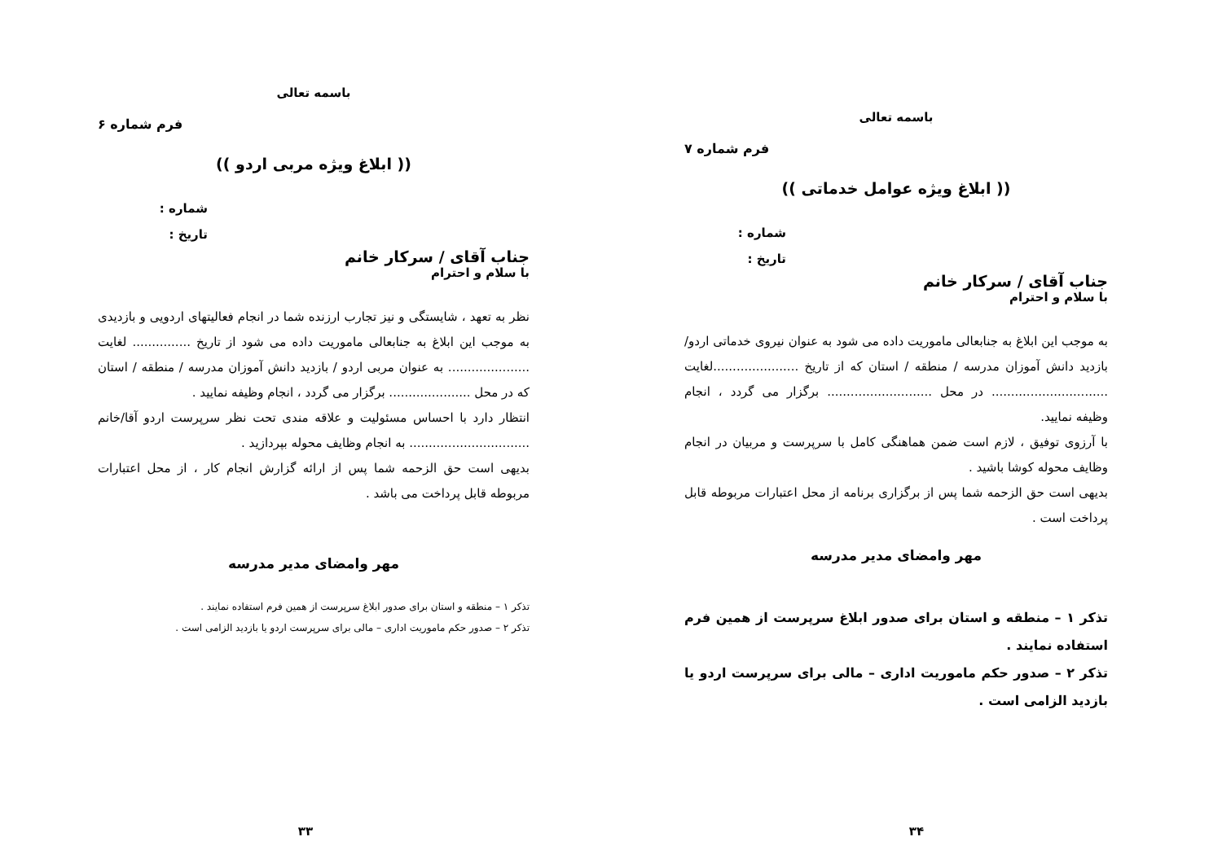باسمه تعالی
فرم شماره ۶
(( ابلاغ ویژه مربی اردو ))
شماره :
تاریخ :
جناب آقای / سرکار خانم
با سلام و احترام
نظر به تعهد ، شایستگی و نیز تجارب ارزنده شما در انجام فعالیتهای اردویی و بازدیدی به موجب این ابلاغ به جنابعالی ماموریت داده می شود از تاریخ ............... لغایت ..................... به عنوان مربی اردو / بازدید دانش آموزان مدرسه / منطقه / استان که در محل ..................... برگزار می گردد ، انجام وظیفه نمایید .
انتظار دارد با احساس مسئولیت و علاقه مندی تحت نظر سرپرست اردو آقا/خانم ............................... به انجام وظایف محوله بپردازید .
بدیهی است حق الزحمه شما پس از ارائه گزارش انجام کار ، از محل اعتبارات مربوطه قابل پرداخت می باشد .
مهر وامضای مدیر مدرسه
تذکر ۱ – منطقه و استان برای صدور ابلاغ سرپرست از همین فرم استفاده نمایند .
تذکر ۲ – صدور حکم ماموریت اداری – مالی برای سرپرست اردو یا بازدید الزامی است .
۳۳
باسمه تعالی
فرم شماره ۷
(( ابلاغ ویژه عوامل خدماتی ))
شماره :
تاریخ :
جناب آقای / سرکار خانم
با سلام و احترام
به موجب این ابلاغ به جنابعالی ماموریت داده می شود به عنوان نیروی خدماتی اردو/بازدید دانش آموزان مدرسه / منطقه / استان که از تاریخ ......................لغایت .............................. در محل ........................... برگزار می گردد ، انجام وظیفه نمایید.
با آرزوی توفیق ، لازم است ضمن هماهنگی کامل با سرپرست و مربیان در انجام وظایف محوله کوشا باشید .
بدیهی است حق الزحمه شما پس از برگزاری برنامه از محل اعتبارات مربوطه قابل پرداخت است .
مهر وامضای مدیر مدرسه
تذکر ۱ – منطقه و استان برای صدور ابلاغ سرپرست از همین فرم استفاده نمایند .
تذکر ۲ – صدور حکم ماموریت اداری – مالی برای سرپرست اردو یا بازدید الزامی است .
۳۴